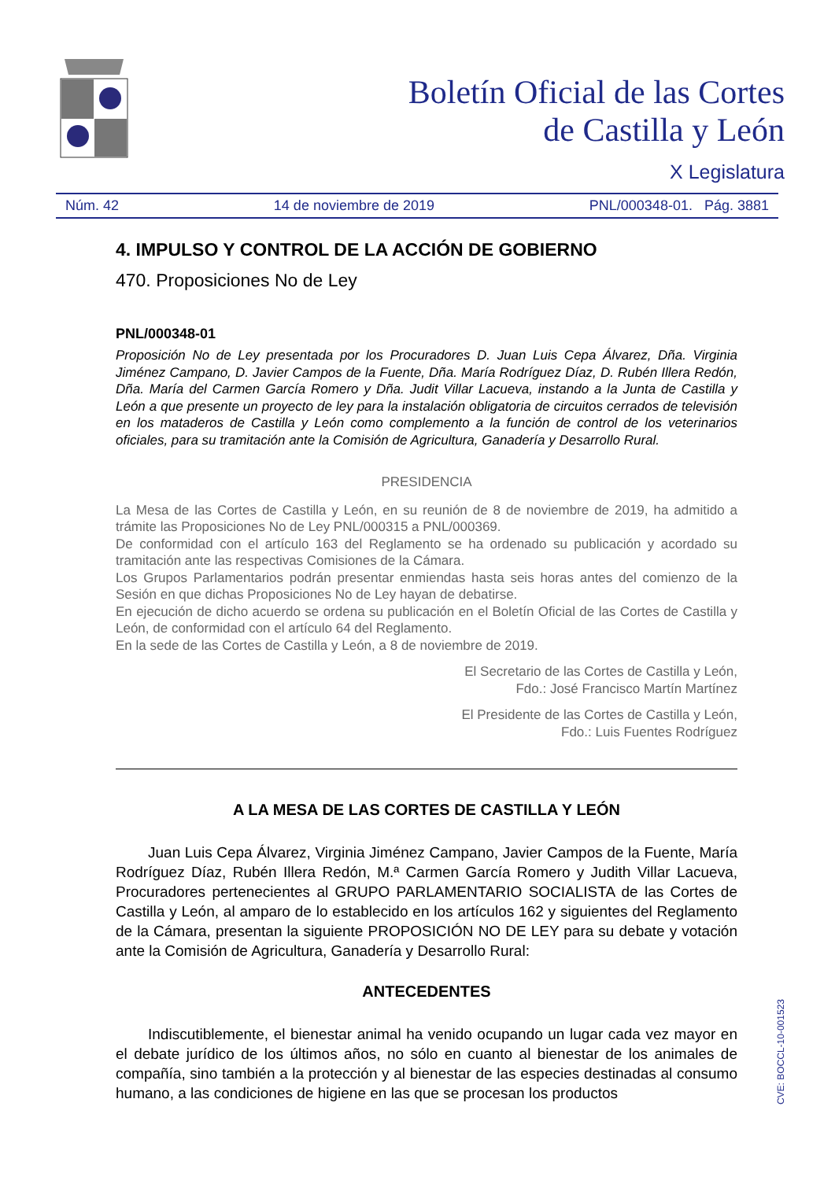Boletín Oficial de las Cortes
de Castilla y León
X Legislatura
Núm. 42 14 de noviembre de 2019 PNL/000348-01. Pág. 3881
4. IMPULSO Y CONTROL DE LA ACCIÓN DE GOBIERNO
470. Proposiciones No de Ley
PNL/000348-01
Proposición No de Ley presentada por los Procuradores D. Juan Luis Cepa Álvarez, Dña. Virginia Jiménez Campano, D. Javier Campos de la Fuente, Dña. María Rodríguez Díaz, D. Rubén Illera Redón, Dña. María del Carmen García Romero y Dña. Judit Villar Lacueva, instando a la Junta de Castilla y León a que presente un proyecto de ley para la instalación obligatoria de circuitos cerrados de televisión en los mataderos de Castilla y León como complemento a la función de control de los veterinarios oficiales, para su tramitación ante la Comisión de Agricultura, Ganadería y Desarrollo Rural.
PRESIDENCIA
La Mesa de las Cortes de Castilla y León, en su reunión de 8 de noviembre de 2019, ha admitido a trámite las Proposiciones No de Ley PNL/000315 a PNL/000369.
De conformidad con el artículo 163 del Reglamento se ha ordenado su publicación y acordado su tramitación ante las respectivas Comisiones de la Cámara.
Los Grupos Parlamentarios podrán presentar enmiendas hasta seis horas antes del comienzo de la Sesión en que dichas Proposiciones No de Ley hayan de debatirse.
En ejecución de dicho acuerdo se ordena su publicación en el Boletín Oficial de las Cortes de Castilla y León, de conformidad con el artículo 64 del Reglamento.
En la sede de las Cortes de Castilla y León, a 8 de noviembre de 2019.
El Secretario de las Cortes de Castilla y León,
Fdo.: José Francisco Martín Martínez
El Presidente de las Cortes de Castilla y León,
Fdo.: Luis Fuentes Rodríguez
A LA MESA DE LAS CORTES DE CASTILLA Y LEÓN
Juan Luis Cepa Álvarez, Virginia Jiménez Campano, Javier Campos de la Fuente, María Rodríguez Díaz, Rubén Illera Redón, M.ª Carmen García Romero y Judith Villar Lacueva, Procuradores pertenecientes al GRUPO PARLAMENTARIO SOCIALISTA de las Cortes de Castilla y León, al amparo de lo establecido en los artículos 162 y siguientes del Reglamento de la Cámara, presentan la siguiente PROPOSICIÓN NO DE LEY para su debate y votación ante la Comisión de Agricultura, Ganadería y Desarrollo Rural:
ANTECEDENTES
Indiscutiblemente, el bienestar animal ha venido ocupando un lugar cada vez mayor en el debate jurídico de los últimos años, no sólo en cuanto al bienestar de los animales de compañía, sino también a la protección y al bienestar de las especies destinadas al consumo humano, a las condiciones de higiene en las que se procesan los productos
CVE: BOCCL-10-001523